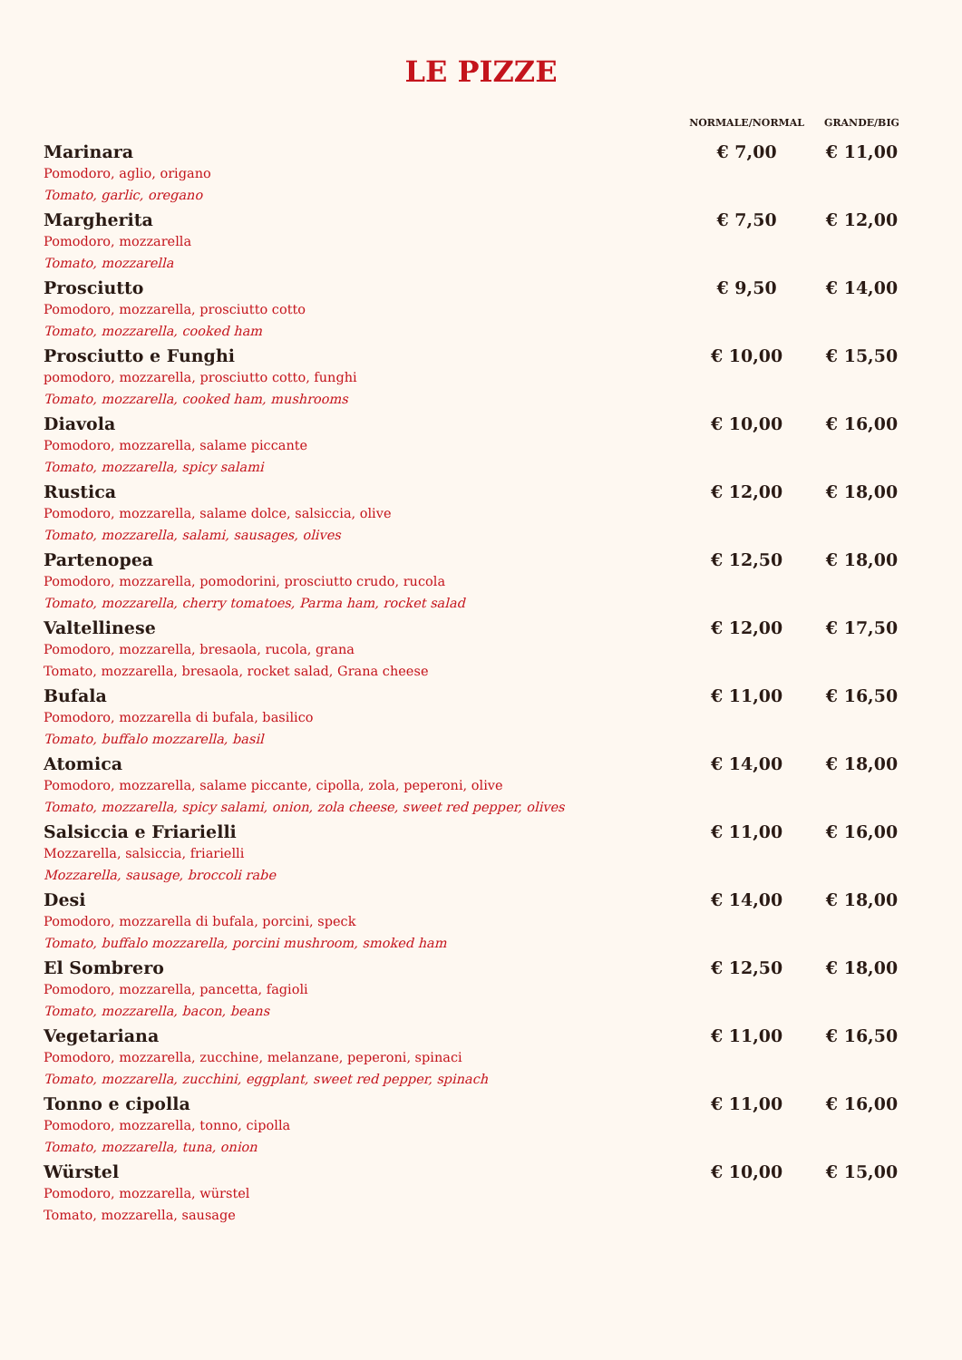LE PIZZE
| | NORMALE/NORMAL | GRANDE/BIG |
| --- | --- | --- |
| Marinara | € 7,00 | € 11,00 |
| Pomodoro, aglio, origano | | |
| Tomato, garlic, oregano | | |
| Margherita | € 7,50 | € 12,00 |
| Pomodoro, mozzarella | | |
| Tomato, mozzarella | | |
| Prosciutto | € 9,50 | € 14,00 |
| Pomodoro, mozzarella, prosciutto cotto | | |
| Tomato, mozzarella, cooked ham | | |
| Prosciutto e Funghi | € 10,00 | € 15,50 |
| pomodoro, mozzarella, prosciutto cotto, funghi | | |
| Tomato, mozzarella, cooked ham, mushrooms | | |
| Diavola | € 10,00 | € 16,00 |
| Pomodoro, mozzarella, salame piccante | | |
| Tomato, mozzarella, spicy salami | | |
| Rustica | € 12,00 | € 18,00 |
| Pomodoro, mozzarella, salame dolce, salsiccia, olive | | |
| Tomato, mozzarella, salami, sausages, olives | | |
| Partenopea | € 12,50 | € 18,00 |
| Pomodoro, mozzarella, pomodorini, prosciutto crudo, rucola | | |
| Tomato, mozzarella, cherry tomatoes, Parma ham, rocket salad | | |
| Valtellinese | € 12,00 | € 17,50 |
| Pomodoro, mozzarella, bresaola, rucola, grana | | |
| Tomato, mozzarella, bresaola, rocket salad, Grana cheese | | |
| Bufala | € 11,00 | € 16,50 |
| Pomodoro, mozzarella di bufala, basilico | | |
| Tomato, buffalo mozzarella, basil | | |
| Atomica | € 14,00 | € 18,00 |
| Pomodoro, mozzarella, salame piccante, cipolla, zola, peperoni, olive | | |
| Tomato, mozzarella, spicy salami, onion, zola cheese, sweet red pepper, olives | | |
| Salsiccia e Friarielli | € 11,00 | € 16,00 |
| Mozzarella, salsiccia, friarielli | | |
| Mozzarella, sausage, broccoli rabe | | |
| Desi | € 14,00 | € 18,00 |
| Pomodoro, mozzarella di bufala, porcini, speck | | |
| Tomato, buffalo mozzarella, porcini mushroom, smoked ham | | |
| El Sombrero | € 12,50 | € 18,00 |
| Pomodoro, mozzarella, pancetta, fagioli | | |
| Tomato, mozzarella, bacon, beans | | |
| Vegetariana | € 11,00 | € 16,50 |
| Pomodoro, mozzarella, zucchine, melanzane, peperoni, spinaci | | |
| Tomato, mozzarella, zucchini, eggplant, sweet red pepper, spinach | | |
| Tonno e cipolla | € 11,00 | € 16,00 |
| Pomodoro, mozzarella, tonno, cipolla | | |
| Tomato, mozzarella, tuna, onion | | |
| Würstel | € 10,00 | € 15,00 |
| Pomodoro, mozzarella, würstel | | |
| Tomato, mozzarella, sausage | | |